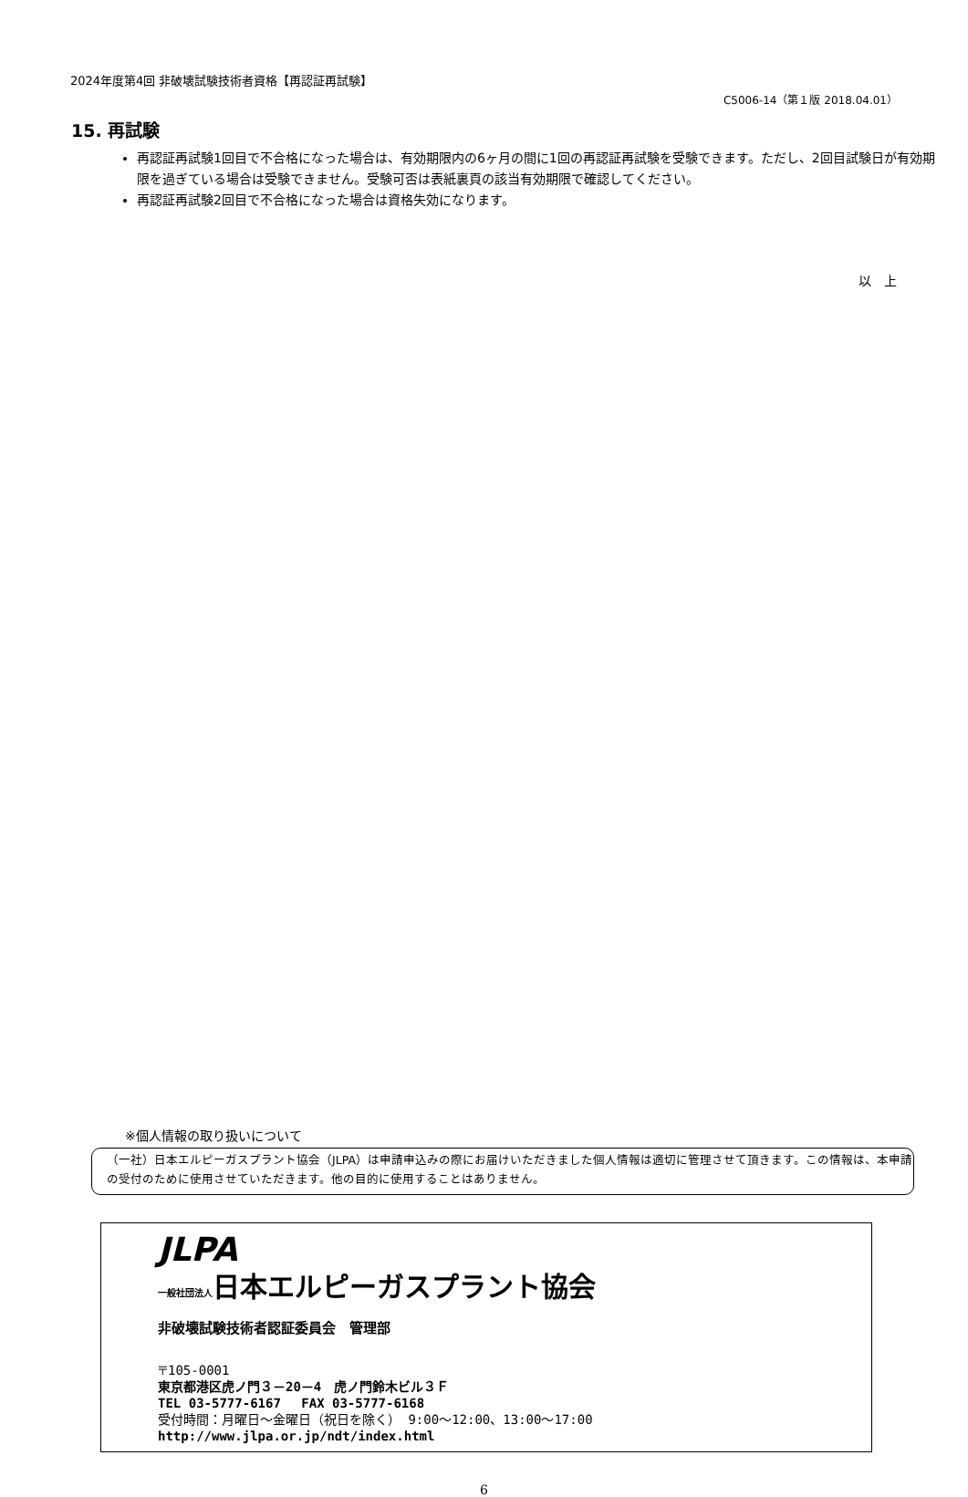2024年度第4回 非破壊試験技術者資格【再認証再試験】
C5006-14（第１版 2018.04.01）
15. 再試験
再認証再試験1回目で不合格になった場合は、有効期限内の6ヶ月の間に1回の再認証再試験を受験できます。ただし、2回目試験日が有効期限を過ぎている場合は受験できません。受験可否は表紙裏頁の該当有効期限で確認してください。
再認証再試験2回目で不合格になった場合は資格失効になります。
以　上
※個人情報の取り扱いについて
（一社）日本エルピーガスプラント協会（JLPA）は申請申込みの際にお届けいただきました個人情報は適切に管理させて頂きます。この情報は、本申請の受付のために使用させていただきます。他の目的に使用することはありません。
JLPA
一般社団法人日本エルピーガスプラント協会
非破壊試験技術者認証委員会　管理部
〒105-0001
東京都港区虎ノ門３－20－4　虎ノ門鈴木ビル３Ｆ
TEL 03-5777-6167　 FAX 03-5777-6168
受付時間：月曜日～金曜日（祝日を除く） 9:00～12:00、13:00～17:00
http://www.jlpa.or.jp/ndt/index.html
6